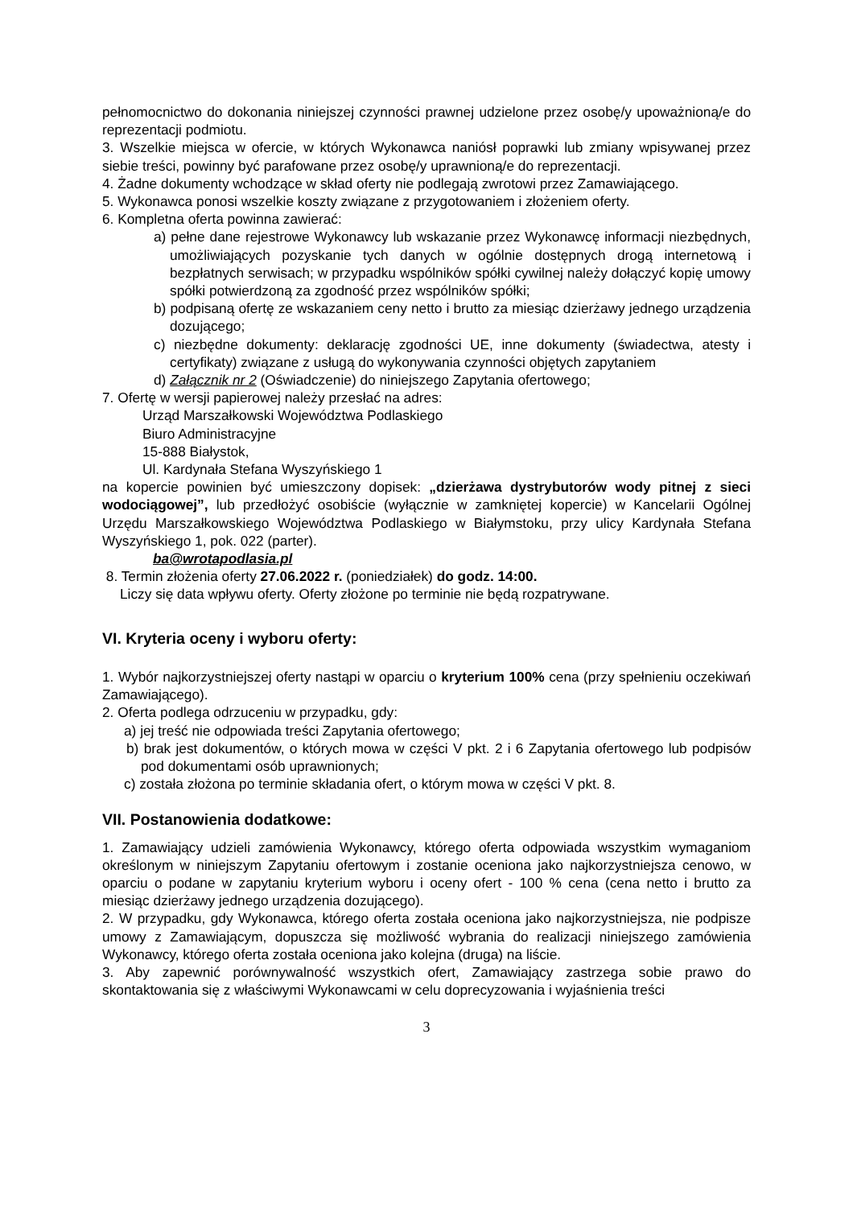pełnomocnictwo do dokonania niniejszej czynności prawnej udzielone przez osobę/y upoważnioną/e do reprezentacji podmiotu.
3. Wszelkie miejsca w ofercie, w których Wykonawca naniósł poprawki lub zmiany wpisywanej przez siebie treści, powinny być parafowane przez osobę/y uprawnioną/e do reprezentacji.
4. Żadne dokumenty wchodzące w skład oferty nie podlegają zwrotowi przez Zamawiającego.
5. Wykonawca ponosi wszelkie koszty związane z przygotowaniem i złożeniem oferty.
6. Kompletna oferta powinna zawierać:
a) pełne dane rejestrowe Wykonawcy lub wskazanie przez Wykonawcę informacji niezbędnych, umożliwiających pozyskanie tych danych w ogólnie dostępnych drogą internetową i bezpłatnych serwisach; w przypadku wspólników spółki cywilnej należy dołączyć kopię umowy spółki potwierdzoną za zgodność przez wspólników spółki;
b) podpisaną ofertę ze wskazaniem ceny netto i brutto za miesiąc dzierżawy jednego urządzenia dozującego;
c) niezbędne dokumenty: deklarację zgodności UE, inne dokumenty (świadectwa, atesty i certyfikaty) związane z usługą do wykonywania czynności objętych zapytaniem
d) Załącznik nr 2 (Oświadczenie) do niniejszego Zapytania ofertowego;
7. Ofertę w wersji papierowej należy przesłać na adres:
Urząd Marszałkowski Województwa Podlaskiego
Biuro Administracyjne
15-888 Białystok,
Ul. Kardynała Stefana Wyszyńskiego 1
na kopercie powinien być umieszczony dopisek: „dzierżawa dystrybutorów wody pitnej z sieci wodociągowej”, lub przedłożyć osobiście (wyłącznie w zamkniętej kopercie) w Kancelarii Ogólnej Urzędu Marszałkowskiego Województwa Podlaskiego w Białymstoku, przy ulicy Kardynała Stefana Wyszyńskiego 1, pok. 022 (parter).
ba@wrotapodlasia.pl
8. Termin złożenia oferty 27.06.2022 r. (poniedziałek) do godz. 14:00.
Liczy się data wpływu oferty. Oferty złożone po terminie nie będą rozpatrywane.
VI. Kryteria oceny i wyboru oferty:
1. Wybór najkorzystniejszej oferty nastąpi w oparciu o kryterium 100% cena (przy spełnieniu oczekiwań Zamawiającego).
2. Oferta podlega odrzuceniu w przypadku, gdy:
a) jej treść nie odpowiada treści Zapytania ofertowego;
b) brak jest dokumentów, o których mowa w części V pkt. 2 i 6 Zapytania ofertowego lub podpisów pod dokumentami osób uprawnionych;
c) została złożona po terminie składania ofert, o którym mowa w części V pkt. 8.
VII. Postanowienia dodatkowe:
1. Zamawiający udzieli zamówienia Wykonawcy, którego oferta odpowiada wszystkim wymaganiom określonym w niniejszym Zapytaniu ofertowym i zostanie oceniona jako najkorzystniejsza cenowo, w oparciu o podane w zapytaniu kryterium wyboru i oceny ofert - 100 % cena (cena netto i brutto za miesiąc dzierżawy jednego urządzenia dozującego).
2. W przypadku, gdy Wykonawca, którego oferta została oceniona jako najkorzystniejsza, nie podpisze umowy z Zamawiającym, dopuszcza się możliwość wybrania do realizacji niniejszego zamówienia Wykonawcy, którego oferta została oceniona jako kolejna (druga) na liście.
3. Aby zapewnić porównywalność wszystkich ofert, Zamawiający zastrzega sobie prawo do skontaktowania się z właściwymi Wykonawcami w celu doprecyzowania i wyjaśnienia treści
3